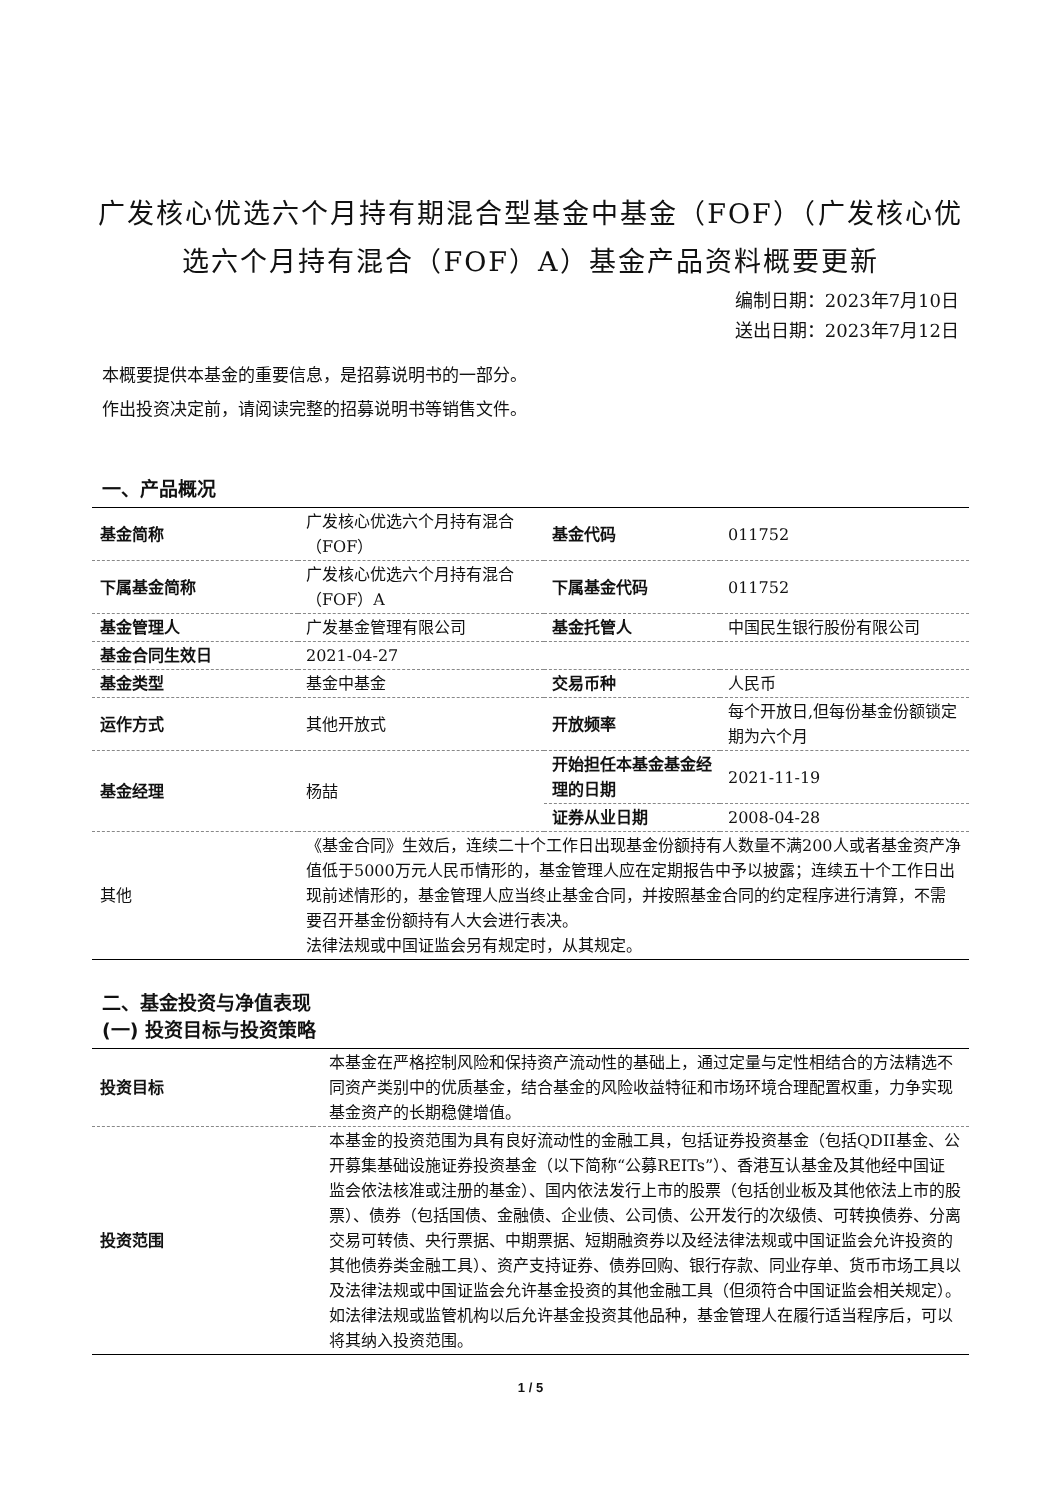广发核心优选六个月持有期混合型基金中基金（FOF）（广发核心优选六个月持有混合（FOF）A）基金产品资料概要更新
编制日期：2023年7月10日
送出日期：2023年7月12日
本概要提供本基金的重要信息，是招募说明书的一部分。
作出投资决定前，请阅读完整的招募说明书等销售文件。
一、产品概况
| 基金简称 | 广发核心优选六个月持有混合（FOF） | 基金代码 | 011752 |
| 下属基金简称 | 广发核心优选六个月持有混合（FOF）A | 下属基金代码 | 011752 |
| 基金管理人 | 广发基金管理有限公司 | 基金托管人 | 中国民生银行股份有限公司 |
| 基金合同生效日 | 2021-04-27 | | |
| 基金类型 | 基金中基金 | 交易币种 | 人民币 |
| 运作方式 | 其他开放式 | 开放频率 | 每个开放日,但每份基金份额锁定期为六个月 |
| 基金经理 | 杨喆 | 开始担任本基金基金经理的日期 | 2021-11-19 |
| | | 证券从业日期 | 2008-04-28 |
| 其他 | 《基金合同》生效后，连续二十个工作日出现基金份额持有人数量不满200人或者基金资产净值低于5000万元人民币情形的，基金管理人应在定期报告中予以披露；连续五十个工作日出现前述情形的，基金管理人应当终止基金合同，并按照基金合同的约定程序进行清算，不需要召开基金份额持有人大会进行表决。 法律法规或中国证监会另有规定时，从其规定。 | | |
二、基金投资与净值表现
(一) 投资目标与投资策略
| 投资目标 | 本基金在严格控制风险和保持资产流动性的基础上，通过定量与定性相结合的方法精选不同资产类别中的优质基金，结合基金的风险收益特征和市场环境合理配置权重，力争实现基金资产的长期稳健增值。 |
| 投资范围 | 本基金的投资范围为具有良好流动性的金融工具，包括证券投资基金（包括QDII基金、公开募集基础设施证券投资基金（以下简称“公募REITs”）、香港互认基金及其他经中国证监会依法核准或注册的基金）、国内依法发行上市的股票（包括创业板及其他依法上市的股票）、债券（包括国债、金融债、企业债、公司债、公开发行的次级债、可转换债券、分离交易可转债、央行票据、中期票据、短期融资券以及经法律法规或中国证监会允许投资的其他债券类金融工具）、资产支持证券、债券回购、银行存款、同业存单、货币市场工具以及法律法规或中国证监会允许基金投资的其他金融工具（但须符合中国证监会相关规定）。 如法律法规或监管机构以后允许基金投资其他品种，基金管理人在履行适当程序后，可以将其纳入投资范围。 |
1 / 5